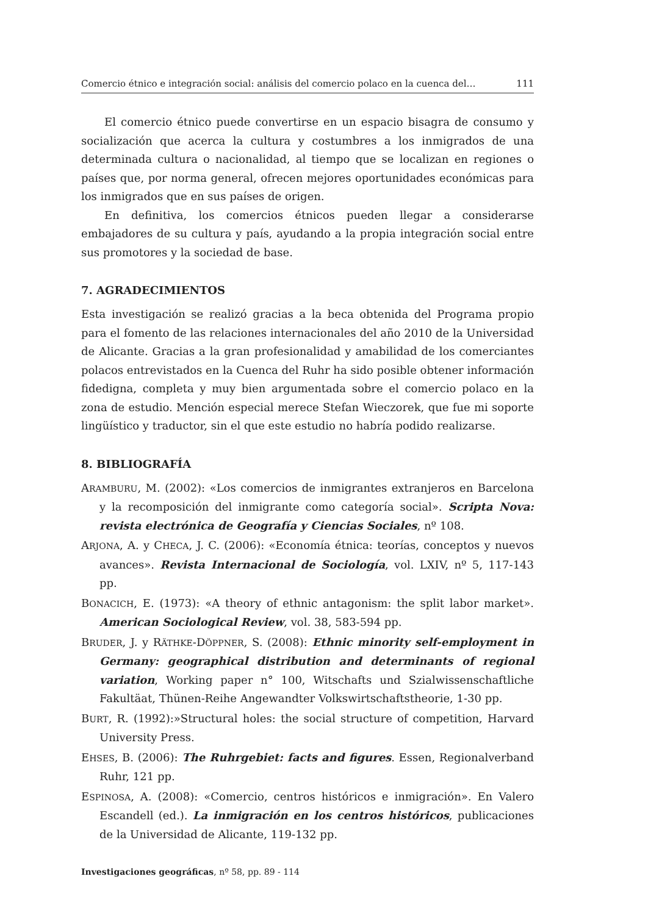Comercio étnico e integración social: análisis del comercio polaco en la cuenca del… 111
El comercio étnico puede convertirse en un espacio bisagra de consumo y socialización que acerca la cultura y costumbres a los inmigrados de una determinada cultura o nacionalidad, al tiempo que se localizan en regiones o países que, por norma general, ofrecen mejores oportunidades económicas para los inmigrados que en sus países de origen.
En definitiva, los comercios étnicos pueden llegar a considerarse embajadores de su cultura y país, ayudando a la propia integración social entre sus promotores y la sociedad de base.
7. AGRADECIMIENTOS
Esta investigación se realizó gracias a la beca obtenida del Programa propio para el fomento de las relaciones internacionales del año 2010 de la Universidad de Alicante. Gracias a la gran profesionalidad y amabilidad de los comerciantes polacos entrevistados en la Cuenca del Ruhr ha sido posible obtener información fidedigna, completa y muy bien argumentada sobre el comercio polaco en la zona de estudio. Mención especial merece Stefan Wieczorek, que fue mi soporte lingüístico y traductor, sin el que este estudio no habría podido realizarse.
8. BIBLIOGRAFÍA
ARAMBURU, M. (2002): «Los comercios de inmigrantes extranjeros en Barcelona y la recomposición del inmigrante como categoría social». Scripta Nova: revista electrónica de Geografía y Ciencias Sociales, nº 108.
ARJONA, A. y CHECA, J. C. (2006): «Economía étnica: teorías, conceptos y nuevos avances». Revista Internacional de Sociología, vol. LXIV, nº 5, 117-143 pp.
BONACICH, E. (1973): «A theory of ethnic antagonism: the split labor market». American Sociological Review, vol. 38, 583-594 pp.
BRUDER, J. y RÄTHKE-DÖPPNER, S. (2008): Ethnic minority self-employment in Germany: geographical distribution and determinants of regional variation, Working paper n° 100, Witschafts und Szialwissenschaftliche Fakultäat, Thünen-Reihe Angewandter Volkswirtschaftstheorie, 1-30 pp.
BURT, R. (1992):»Structural holes: the social structure of competition, Harvard University Press.
EHSES, B. (2006): The Ruhrgebiet: facts and figures. Essen, Regionalverband Ruhr, 121 pp.
ESPINOSA, A. (2008): «Comercio, centros históricos e inmigración». En Valero Escandell (ed.). La inmigración en los centros históricos, publicaciones de la Universidad de Alicante, 119-132 pp.
Investigaciones geográficas, nº 58, pp. 89 - 114